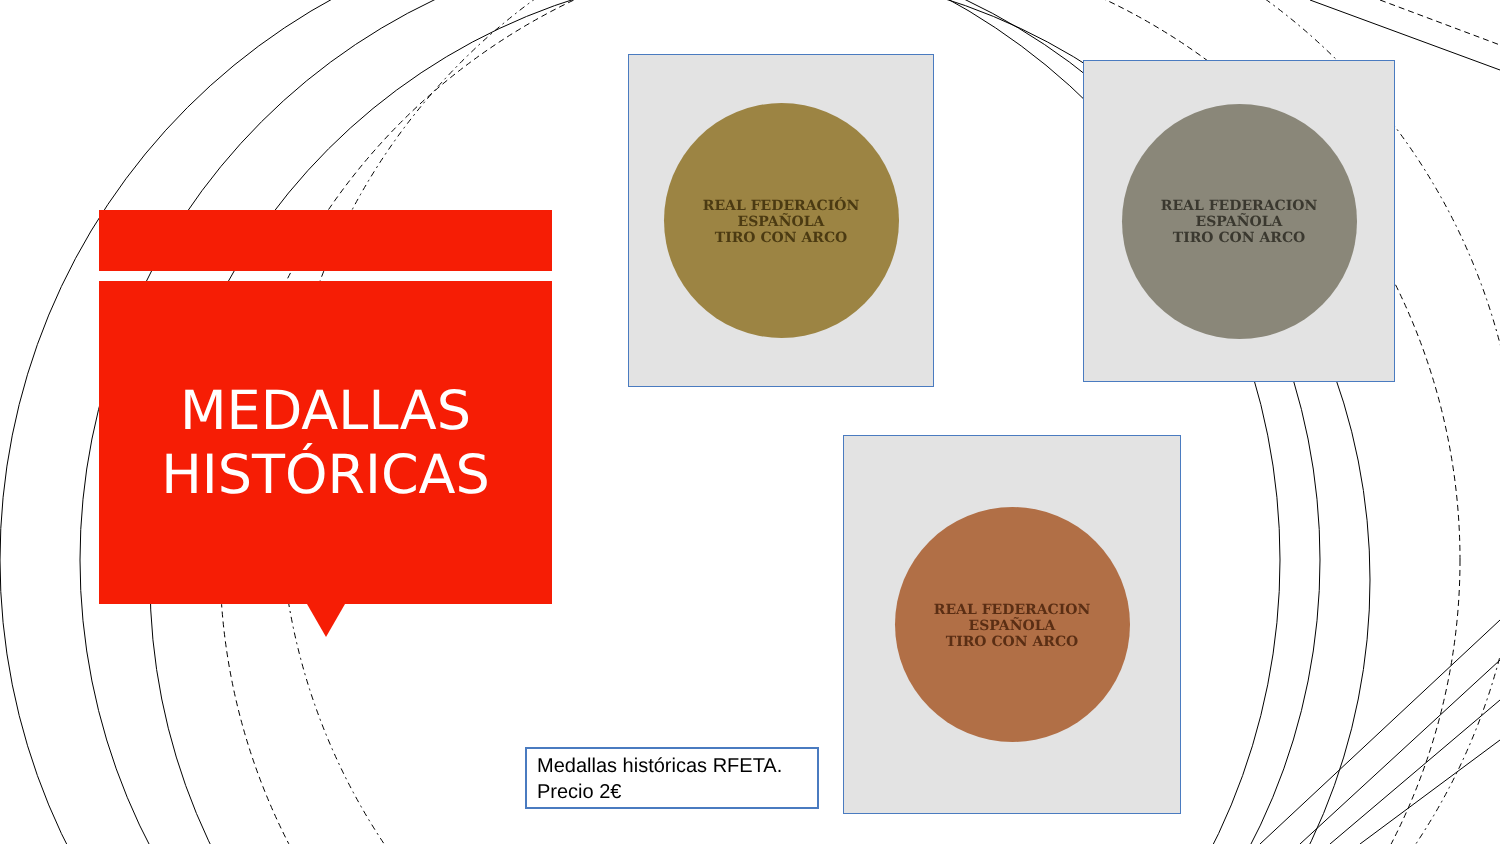MEDALLAS
HISTÓRICAS
REAL FEDERACIÓN ESPAÑOLA
TIRO CON ARCO
REAL FEDERACION ESPAÑOLA
TIRO CON ARCO
REAL FEDERACION ESPAÑOLA
TIRO CON ARCO
Medallas históricas RFETA.
Precio 2€